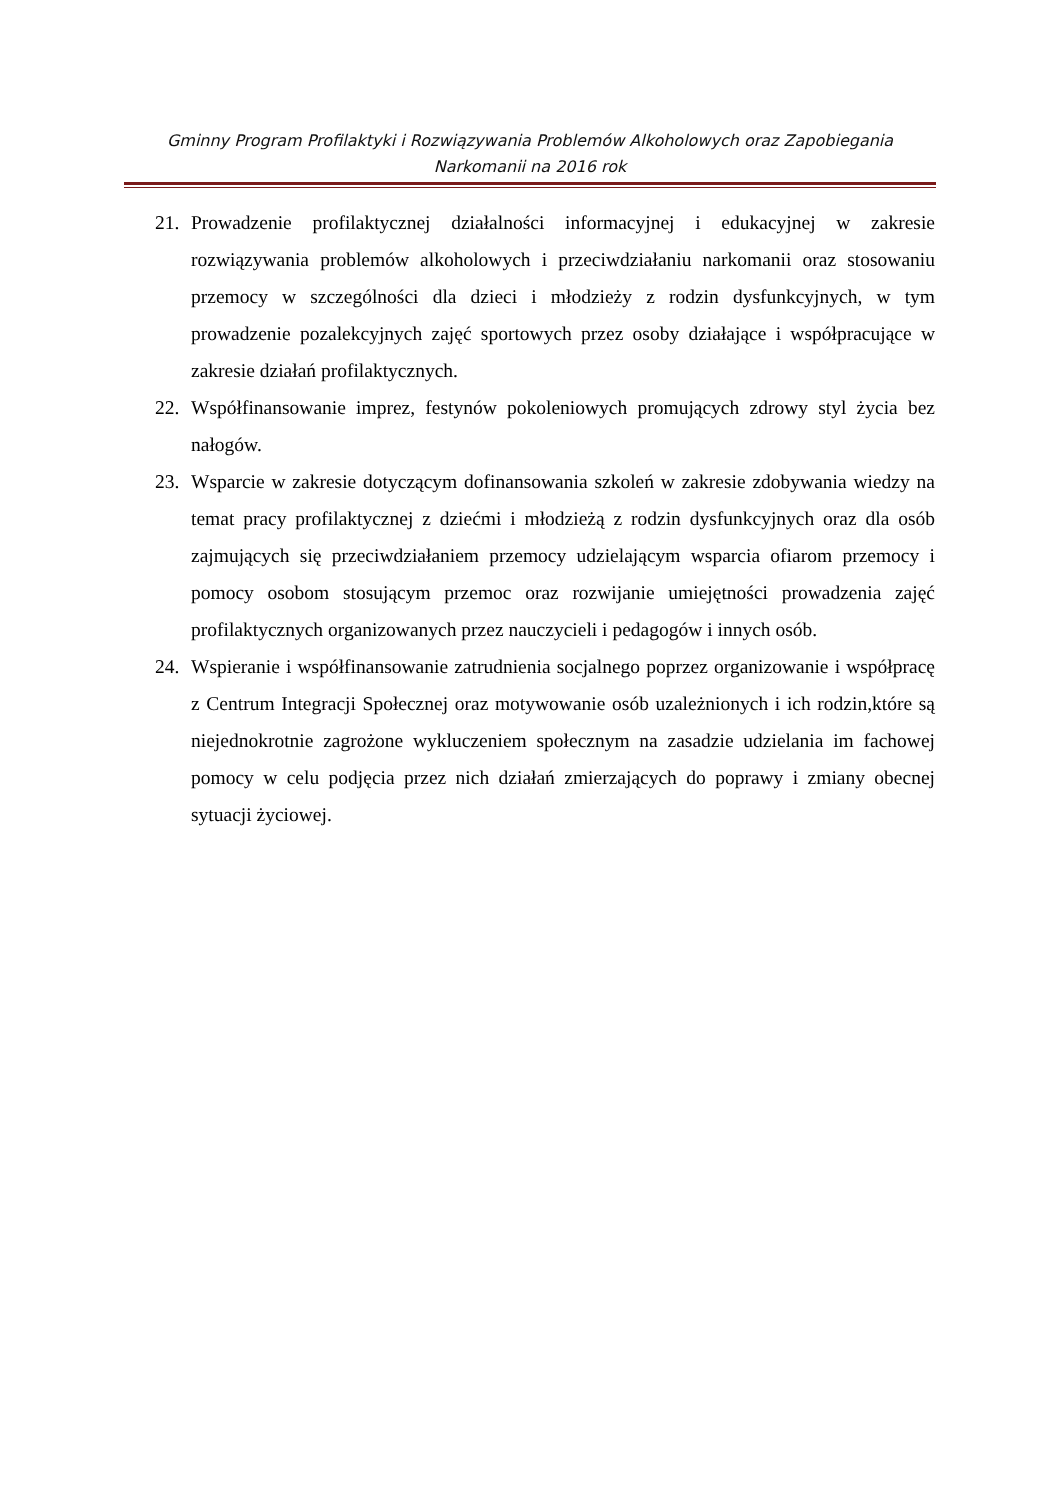Gminny Program Profilaktyki i Rozwiązywania Problemów Alkoholowych oraz Zapobiegania
Narkomanii na 2016 rok
21. Prowadzenie profilaktycznej działalności informacyjnej i edukacyjnej w zakresie rozwiązywania problemów alkoholowych i przeciwdziałaniu narkomanii oraz stosowaniu przemocy w szczególności dla dzieci i młodzieży z rodzin dysfunkcyjnych, w tym prowadzenie pozalekcyjnych zajęć sportowych przez osoby działające i współpracujące w zakresie działań profilaktycznych.
22. Współfinansowanie imprez, festynów pokoleniowych promujących zdrowy styl życia bez nałogów.
23. Wsparcie w zakresie dotyczącym dofinansowania szkoleń w zakresie zdobywania wiedzy na temat pracy profilaktycznej z dziećmi i młodzieżą z rodzin dysfunkcyjnych oraz dla osób zajmujących się przeciwdziałaniem przemocy udzielającym wsparcia ofiarom przemocy i pomocy osobom stosującym przemoc oraz rozwijanie umiejętności prowadzenia zajęć profilaktycznych organizowanych przez nauczycieli i pedagogów i innych osób.
24. Wspieranie i współfinansowanie zatrudnienia socjalnego poprzez organizowanie i współpracę z Centrum Integracji Społecznej oraz motywowanie osób uzależnionych i ich rodzin,które są niejednokrotnie zagrożone wykluczeniem społecznym na zasadzie udzielania im fachowej pomocy w celu podjęcia przez nich działań zmierzających do poprawy i zmiany obecnej sytuacji życiowej.